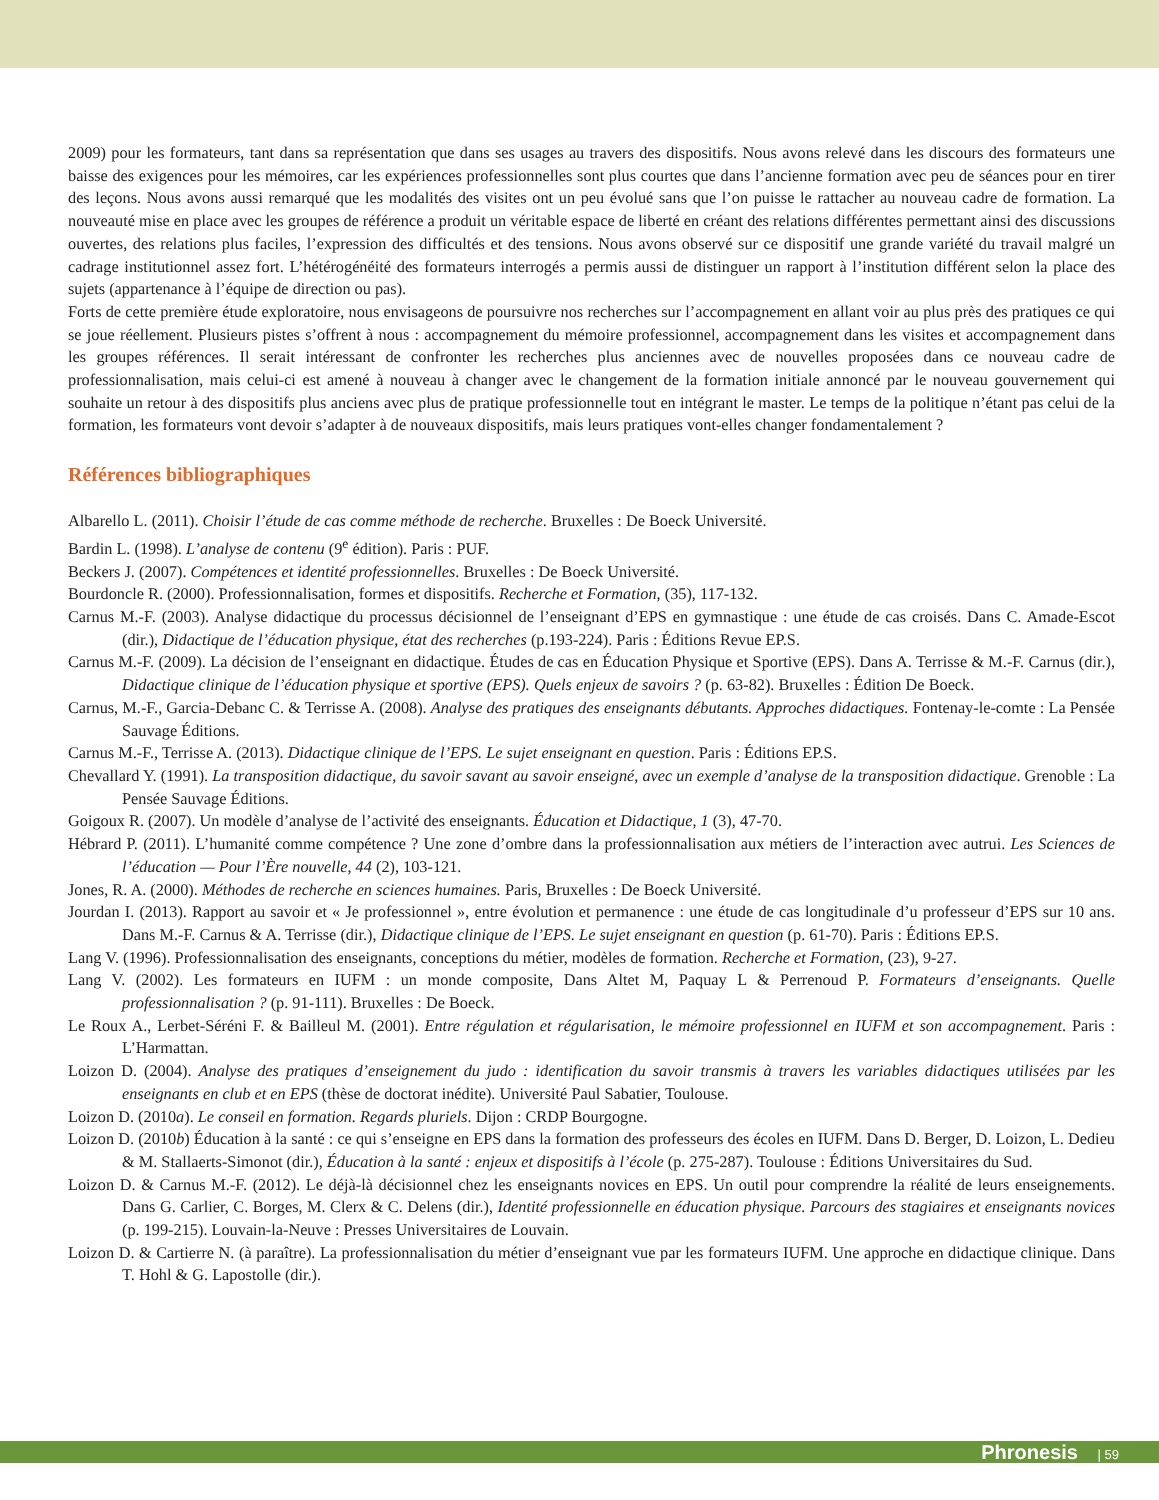2009) pour les formateurs, tant dans sa représentation que dans ses usages au travers des dispositifs. Nous avons relevé dans les discours des formateurs une baisse des exigences pour les mémoires, car les expériences professionnelles sont plus courtes que dans l’ancienne formation avec peu de séances pour en tirer des leçons. Nous avons aussi remarqué que les modalités des visites ont un peu évolué sans que l’on puisse le rattacher au nouveau cadre de formation. La nouveauté mise en place avec les groupes de référence a produit un véritable espace de liberté en créant des relations différentes permettant ainsi des discussions ouvertes, des relations plus faciles, l’expression des difficultés et des tensions. Nous avons observé sur ce dispositif une grande variété du travail malgré un cadrage institutionnel assez fort. L’hétérogénéité des formateurs interrogés a permis aussi de distinguer un rapport à l’institution différent selon la place des sujets (appartenance à l’équipe de direction ou pas).
Forts de cette première étude exploratoire, nous envisageons de poursuivre nos recherches sur l’accompagnement en allant voir au plus près des pratiques ce qui se joue réellement. Plusieurs pistes s’offrent à nous : accompagnement du mémoire professionnel, accompagnement dans les visites et accompagnement dans les groupes références. Il serait intéressant de confronter les recherches plus anciennes avec de nouvelles proposées dans ce nouveau cadre de professionnalisation, mais celui-ci est amené à nouveau à changer avec le changement de la formation initiale annoncé par le nouveau gouvernement qui souhaite un retour à des dispositifs plus anciens avec plus de pratique professionnelle tout en intégrant le master. Le temps de la politique n’étant pas celui de la formation, les formateurs vont devoir s’adapter à de nouveaux dispositifs, mais leurs pratiques vont-elles changer fondamentalement ?
Références bibliographiques
Albarello L. (2011). Choisir l’étude de cas comme méthode de recherche. Bruxelles : De Boeck Université.
Bardin L. (1998). L’analyse de contenu (9<sup>e</sup> édition). Paris : PUF.
Beckers J. (2007). Compétences et identité professionnelles. Bruxelles : De Boeck Université.
Bourdoncle R. (2000). Professionnalisation, formes et dispositifs. Recherche et Formation, (35), 117-132.
Carnus M.-F. (2003). Analyse didactique du processus décisionnel de l’enseignant d’EPS en gymnastique : une étude de cas croisés. Dans C. Amade-Escot (dir.), Didactique de l’éducation physique, état des recherches (p.193-224). Paris : Éditions Revue EP.S.
Carnus M.-F. (2009). La décision de l’enseignant en didactique. Études de cas en Éducation Physique et Sportive (EPS). Dans A. Terrisse & M.-F. Carnus (dir.), Didactique clinique de l’éducation physique et sportive (EPS). Quels enjeux de savoirs ? (p. 63-82). Bruxelles : Édition De Boeck.
Carnus, M.-F., Garcia-Debanc C. & Terrisse A. (2008). Analyse des pratiques des enseignants débutants. Approches didactiques. Fontenay-le-comte : La Pensée Sauvage Éditions.
Carnus M.-F., Terrisse A. (2013). Didactique clinique de l’EPS. Le sujet enseignant en question. Paris : Éditions EP.S.
Chevallard Y. (1991). La transposition didactique, du savoir savant au savoir enseigné, avec un exemple d’analyse de la transposition didactique. Grenoble : La Pensée Sauvage Éditions.
Goigoux R. (2007). Un modèle d’analyse de l’activité des enseignants. Éducation et Didactique, 1 (3), 47-70.
Hébrard P. (2011). L’humanité comme compétence ? Une zone d’ombre dans la professionnalisation aux métiers de l’interaction avec autrui. Les Sciences de l’éducation — Pour l’Ère nouvelle, 44 (2), 103-121.
Jones, R. A. (2000). Méthodes de recherche en sciences humaines. Paris, Bruxelles : De Boeck Université.
Jourdan I. (2013). Rapport au savoir et « Je professionnel », entre évolution et permanence : une étude de cas longitudinale d’u professeur d’EPS sur 10 ans. Dans M.-F. Carnus & A. Terrisse (dir.), Didactique clinique de l’EPS. Le sujet enseignant en question (p. 61-70). Paris : Éditions EP.S.
Lang V. (1996). Professionnalisation des enseignants, conceptions du métier, modèles de formation. Recherche et Formation, (23), 9-27.
Lang V. (2002). Les formateurs en IUFM : un monde composite, Dans Altet M, Paquay L & Perrenoud P. Formateurs d’enseignants. Quelle professionnalisation ? (p. 91-111). Bruxelles : De Boeck.
Le Roux A., Lerbet-Séréni F. & Bailleul M. (2001). Entre régulation et régularisation, le mémoire professionnel en IUFM et son accompagnement. Paris : L’Harmattan.
Loizon D. (2004). Analyse des pratiques d’enseignement du judo : identification du savoir transmis à travers les variables didactiques utilisées par les enseignants en club et en EPS (thèse de doctorat inédite). Université Paul Sabatier, Toulouse.
Loizon D. (2010a). Le conseil en formation. Regards pluriels. Dijon : CRDP Bourgogne.
Loizon D. (2010b) Éducation à la santé : ce qui s’enseigne en EPS dans la formation des professeurs des écoles en IUFM. Dans D. Berger, D. Loizon, L. Dedieu & M. Stallaerts-Simonot (dir.), Éducation à la santé : enjeux et dispositifs à l’école (p. 275-287). Toulouse : Éditions Universitaires du Sud.
Loizon D. & Carnus M.-F. (2012). Le déjà-là décisionnel chez les enseignants novices en EPS. Un outil pour comprendre la réalité de leurs enseignements. Dans G. Carlier, C. Borges, M. Clerx & C. Delens (dir.), Identité professionnelle en éducation physique. Parcours des stagiaires et enseignants novices (p. 199-215). Louvain-la-Neuve : Presses Universitaires de Louvain.
Loizon D. & Cartierre N. (à paraître). La professionnalisation du métier d’enseignant vue par les formateurs IUFM. Une approche en didactique clinique. Dans T. Hohl & G. Lapostolle (dir.).
Phronesis | 59